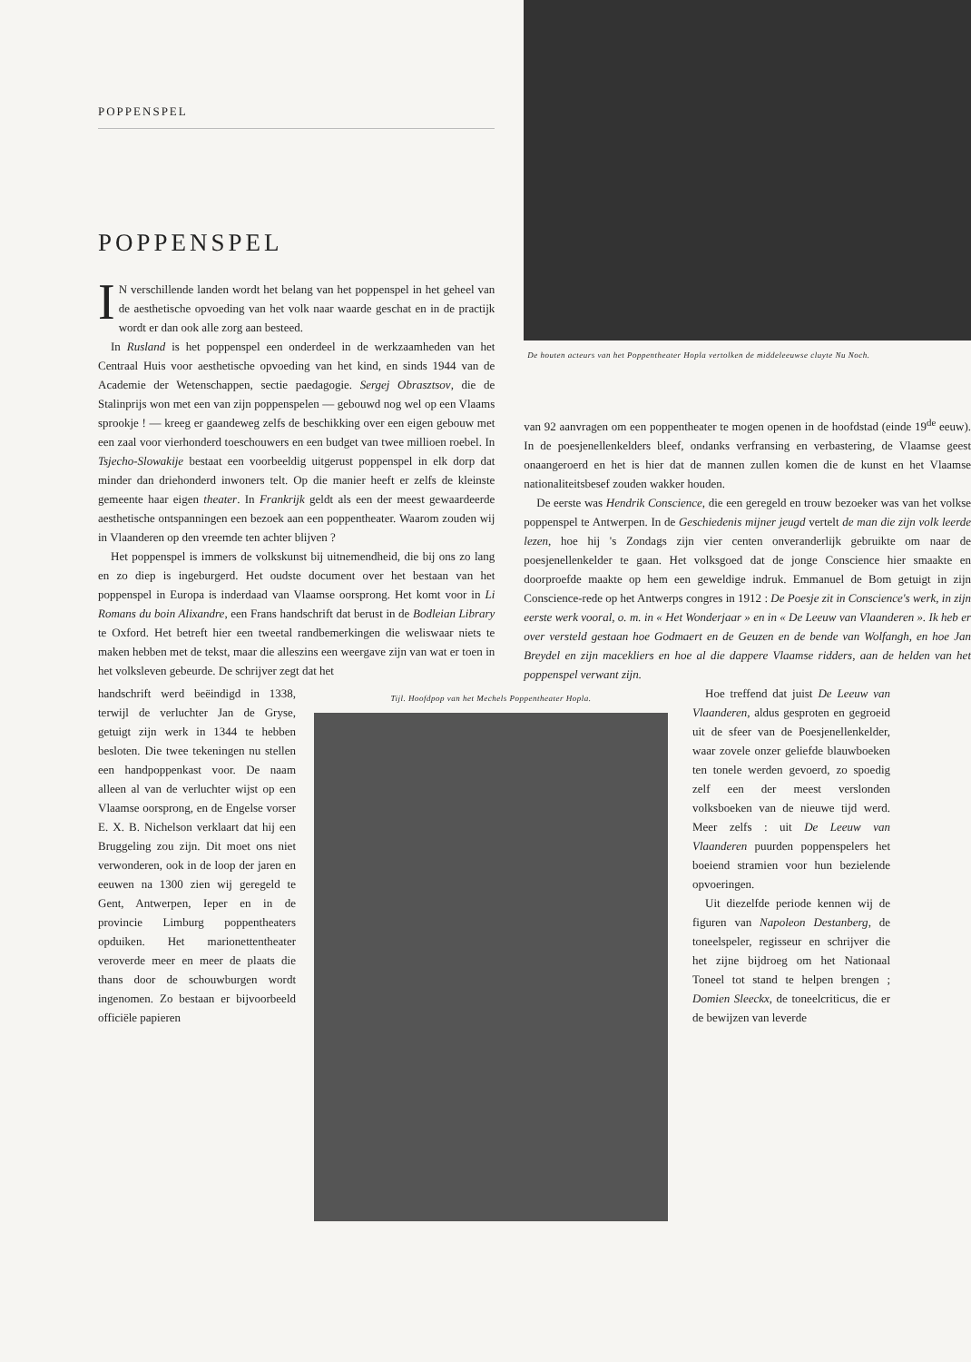POPPENSPEL
POPPENSPEL
IN verschillende landen wordt het belang van het poppenspel in het geheel van de aesthetische opvoeding van het volk naar waarde geschat en in de practijk wordt er dan ook alle zorg aan besteed.
In Rusland is het poppenspel een onderdeel in de werkzaamheden van het Centraal Huis voor aesthetische opvoeding van het kind, en sinds 1944 van de Academie der Wetenschappen, sectie paedagogie. Sergej Obrasztsov, die de Stalinprijs won met een van zijn poppenspelen — gebouwd nog wel op een Vlaams sprookje ! — kreeg er gaandeweg zelfs de beschikking over een eigen gebouw met een zaal voor vierhonderd toeschouwers en een budget van twee millioen roebel. In Tsjecho-Slowakije bestaat een voorbeeldig uitgerust poppenspel in elk dorp dat minder dan driehonderd inwoners telt. Op die manier heeft er zelfs de kleinste gemeente haar eigen theater. In Frankrijk geldt als een der meest gewaardeerde aesthetische ontspanningen een bezoek aan een poppentheater. Waarom zouden wij in Vlaanderen op den vreemde ten achter blijven ?
Het poppenspel is immers de volkskunst bij uitnemendheid, die bij ons zo lang en zo diep is ingeburgerd. Het oudste document over het bestaan van het poppenspel in Europa is inderdaad van Vlaamse oorsprong. Het komt voor in Li Romans du boin Alixandre, een Frans handschrift dat berust in de Bodleian Library te Oxford. Het betreft hier een tweetal randbemerkingen die weliswaar niets te maken hebben met de tekst, maar die alleszins een weergave zijn van wat er toen in het volksleven gebeurde. De schrijver zegt dat het
De houten acteurs van het Poppentheater Hopla vertolken de middeleeuwse cluyte Nu Noch.
van 92 aanvragen om een poppentheater te mogen openen in de hoofdstad (einde 19<sup>de</sup> eeuw). In de poesjenellenkelders bleef, ondanks verfransing en verbastering, de Vlaamse geest onaangeroerd en het is hier dat de mannen zullen komen die de kunst en het Vlaamse nationaliteitsbesef zouden wakker houden.
De eerste was Hendrik Conscience, die een geregeld en trouw bezoeker was van het volkse poppenspel te Antwerpen. In de Geschiedenis mijner jeugd vertelt de man die zijn volk leerde lezen, hoe hij 's Zondags zijn vier centen onveranderlijk gebruikte om naar de poesjenellenkelder te gaan. Het volksgoed dat de jonge Conscience hier smaakte en doorproefde maakte op hem een geweldige indruk. Emmanuel de Bom getuigt in zijn Conscience-rede op het Antwerps congres in 1912 : De Poesje zit in Conscience's werk, in zijn eerste werk vooral, o. m. in « Het Wonderjaar » en in « De Leeuw van Vlaanderen ». Ik heb er over versteld gestaan hoe Godmaert en de Geuzen en de bende van Wolfangh, en hoe Jan Breydel en zijn macekliers en hoe al die dappere Vlaamse ridders, aan de helden van het poppenspel verwant zijn.
handschrift werd beëindigd in 1338, terwijl de verluchter Jan de Gryse, getuigt zijn werk in 1344 te hebben besloten. Die twee tekeningen nu stellen een handpoppenkast voor. De naam alleen al van de verluchter wijst op een Vlaamse oorsprong, en de Engelse vorser E. X. B. Nichelson verklaart dat hij een Bruggeling zou zijn. Dit moet ons niet verwonderen, ook in de loop der jaren en eeuwen na 1300 zien wij geregeld te Gent, Antwerpen, Ieper en in de provincie Limburg poppentheaters opduiken. Het marionettentheater veroverde meer en meer de plaats die thans door de schouwburgen wordt ingenomen. Zo bestaan er bijvoorbeeld officiële papieren
Tijl. Hoofdpop van het Mechels Poppentheater Hopla.
Hoe treffend dat juist De Leeuw van Vlaanderen, aldus gesproten en gegroeid uit de sfeer van de Poesjenellenkelder, waar zovele onzer geliefde blauwboeken ten tonele werden gevoerd, zo spoedig zelf een der meest verslonden volksboeken van de nieuwe tijd werd. Meer zelfs : uit De Leeuw van Vlaanderen puurden poppenspelers het boeiend stramien voor hun bezielende opvoeringen.
Uit diezelfde periode kennen wij de figuren van Napoleon Destanberg, de toneelspeler, regisseur en schrijver die het zijne bijdroeg om het Nationaal Toneel tot stand te helpen brengen ; Domien Sleeckx, de toneelcriticus, die er de bewijzen van leverde